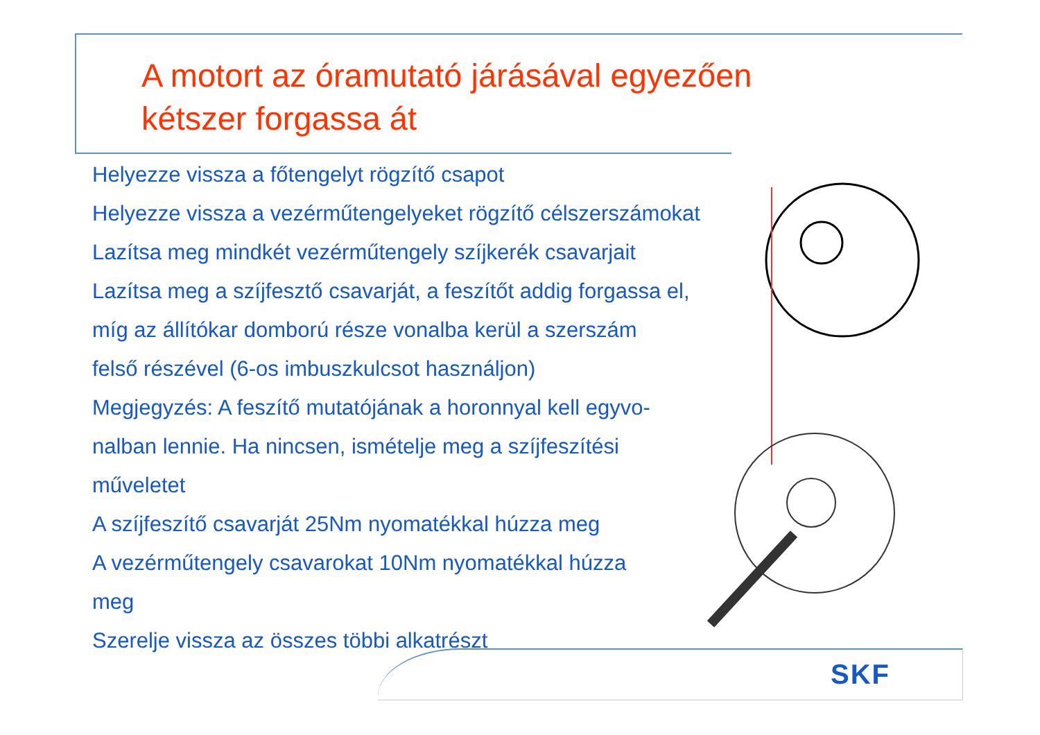A motort az óramutató járásával egyezően
kétszer forgassa át
Helyezze vissza a főtengelyt rögzítő csapot
Helyezze vissza a vezérműtengelyeket rögzítő célszerszámokat
Lazítsa meg mindkét vezérműtengely szíjkerék csavarjait
Lazítsa meg a szíjfesztő csavarját, a feszítőt addig forgassa el,
míg az állítókar domború része vonalba kerül a szerszám
felső részével (6-os imbuszkulcsot használjon)
Megjegyzés: A feszítő mutatójának a horonnyal kell egyvo-
nalban lennie. Ha nincsen, ismételje meg a szíjfeszítési
műveletet
A szíjfeszítő csavarját 25Nm nyomatékkal húzza meg
A vezérműtengely csavarokat 10Nm nyomatékkal húzza
meg
Szerelje vissza az összes többi alkatrészt
SKF